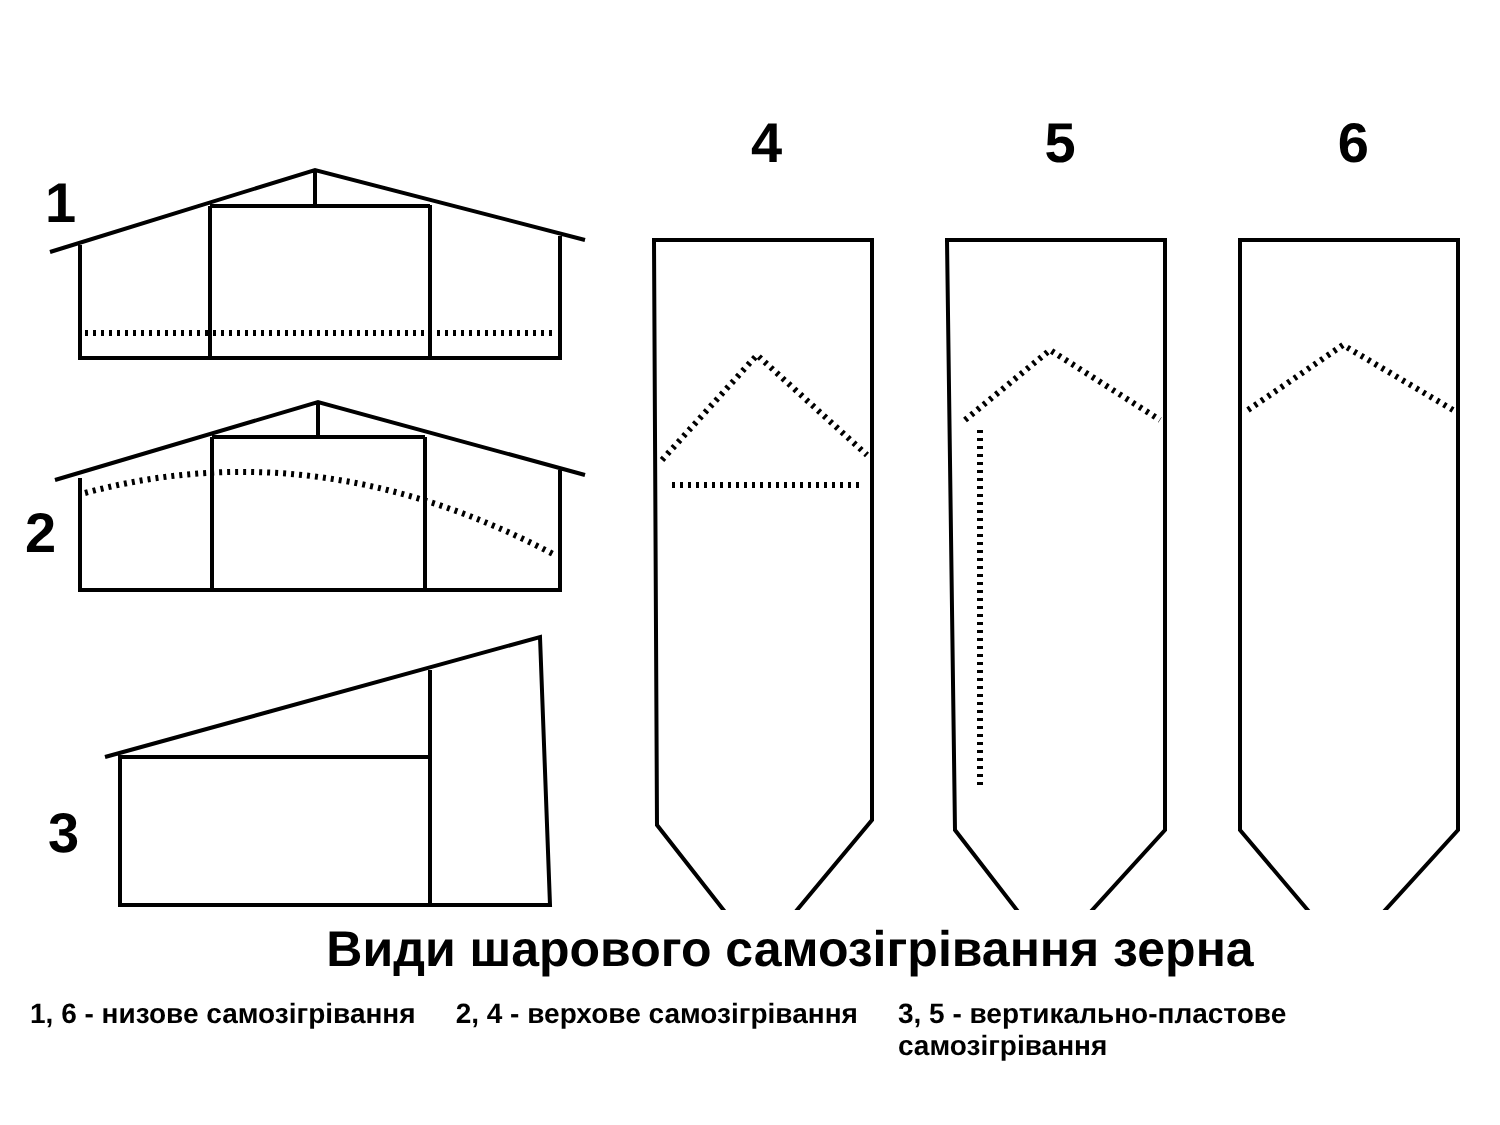1
2
3
4 5 6
Види шарового самозігрівання зерна
1, 6 - низове самозігрівання 2, 4 - верхове самозігрівання 3, 5 - вертикально-пластове
самозігрівання